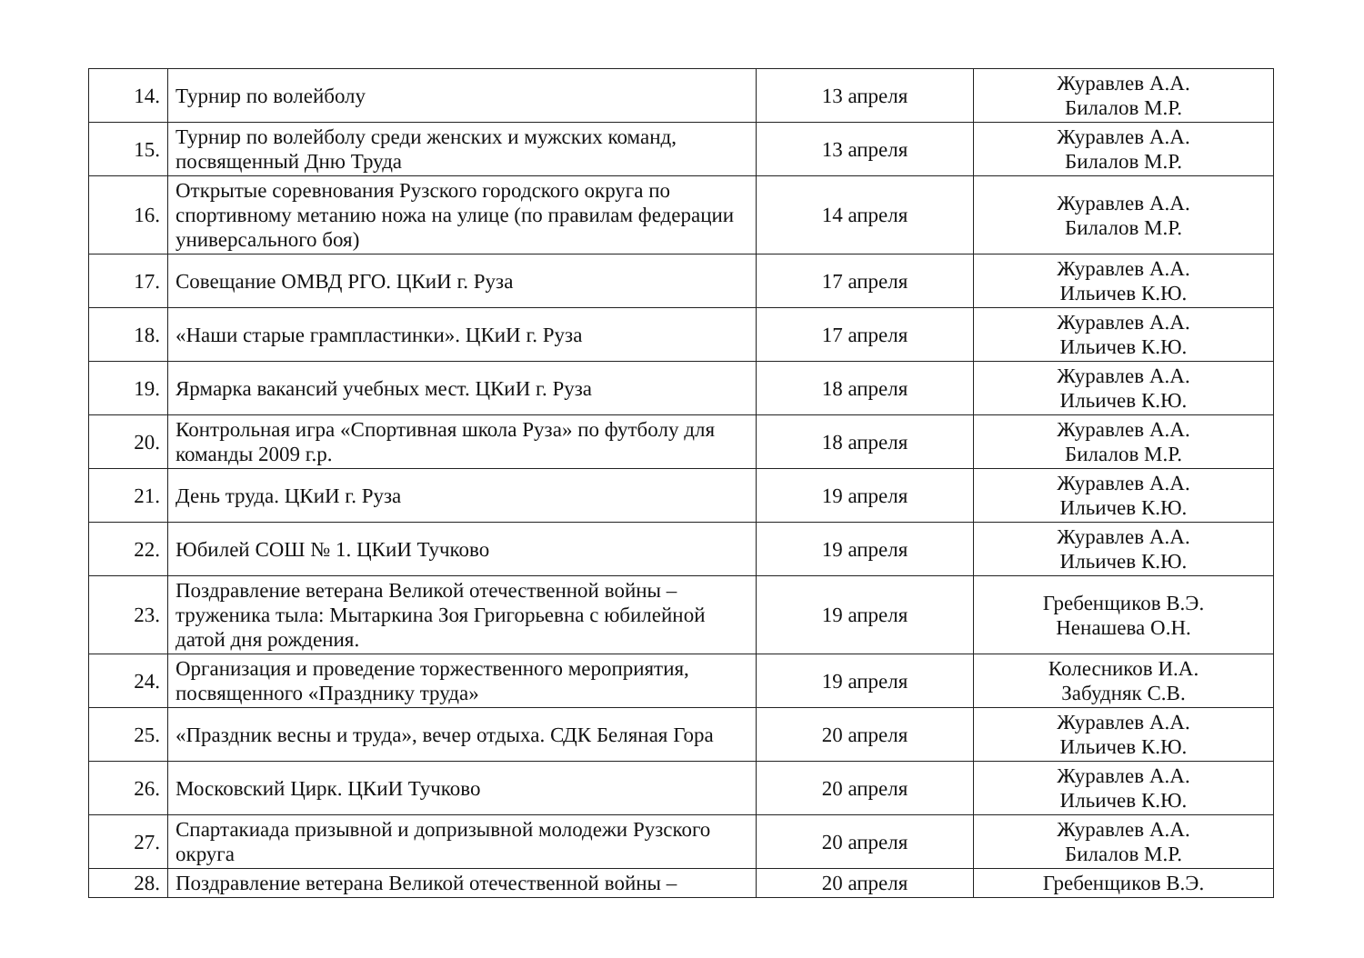| 14. | Турнир по волейболу | 13 апреля | Журавлев А.А. Билалов М.Р. |
| 15. | Турнир по волейболу среди женских и мужских команд, посвященный Дню Труда | 13 апреля | Журавлев А.А. Билалов М.Р. |
| 16. | Открытые соревнования Рузского городского округа по спортивному метанию ножа на улице (по правилам федерации универсального боя) | 14 апреля | Журавлев А.А. Билалов М.Р. |
| 17. | Совещание ОМВД РГО. ЦКиИ г. Руза | 17 апреля | Журавлев А.А. Ильичев К.Ю. |
| 18. | «Наши старые грампластинки». ЦКиИ г. Руза | 17 апреля | Журавлев А.А. Ильичев К.Ю. |
| 19. | Ярмарка вакансий учебных мест. ЦКиИ г. Руза | 18 апреля | Журавлев А.А. Ильичев К.Ю. |
| 20. | Контрольная игра «Спортивная школа Руза» по футболу для команды 2009 г.р. | 18 апреля | Журавлев А.А. Билалов М.Р. |
| 21. | День труда. ЦКиИ г. Руза | 19 апреля | Журавлев А.А. Ильичев К.Ю. |
| 22. | Юбилей СОШ № 1. ЦКиИ Тучково | 19 апреля | Журавлев А.А. Ильичев К.Ю. |
| 23. | Поздравление ветерана Великой отечественной войны – труженика тыла: Мытаркина Зоя Григорьевна с юбилейной датой дня рождения. | 19 апреля | Гребенщиков В.Э. Ненашева О.Н. |
| 24. | Организация и проведение торжественного мероприятия, посвященного «Празднику труда» | 19 апреля | Колесников И.А. Забудняк С.В. |
| 25. | «Праздник весны и труда», вечер отдыха. СДК Беляная Гора | 20 апреля | Журавлев А.А. Ильичев К.Ю. |
| 26. | Московский Цирк. ЦКиИ Тучково | 20 апреля | Журавлев А.А. Ильичев К.Ю. |
| 27. | Спартакиада призывной и допризывной молодежи Рузского округа | 20 апреля | Журавлев А.А. Билалов М.Р. |
| 28. | Поздравление ветерана Великой отечественной войны – | 20 апреля | Гребенщиков В.Э. |